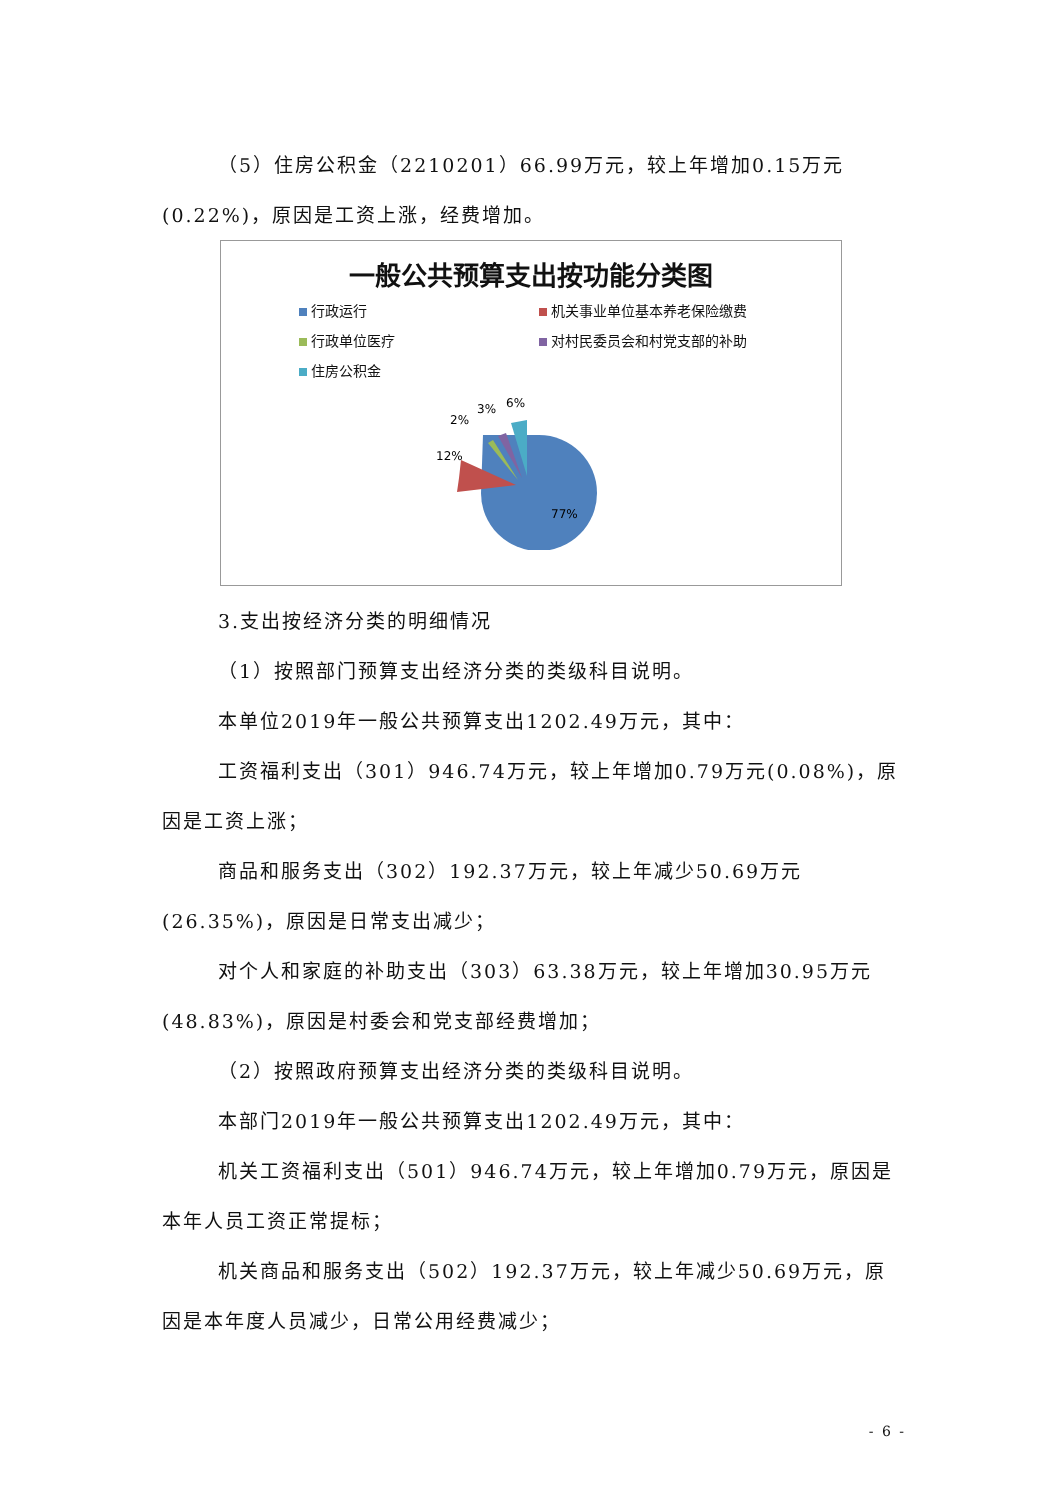（5）住房公积金（2210201）66.99万元，较上年增加0.15万元(0.22%)，原因是工资上涨，经费增加。
一般公共预算支出按功能分类图
行政运行
机关事业单位基本养老保险缴费
行政单位医疗
对村民委员会和村党支部的补助
住房公积金
77%
12%
2%
3%
6%
3.支出按经济分类的明细情况
（1）按照部门预算支出经济分类的类级科目说明。
本单位2019年一般公共预算支出1202.49万元，其中：
工资福利支出（301）946.74万元，较上年增加0.79万元(0.08%)，原因是工资上涨；
商品和服务支出（302）192.37万元，较上年减少50.69万元(26.35%)，原因是日常支出减少；
对个人和家庭的补助支出（303）63.38万元，较上年增加30.95万元(48.83%)，原因是村委会和党支部经费增加；
（2）按照政府预算支出经济分类的类级科目说明。
本部门2019年一般公共预算支出1202.49万元，其中：
机关工资福利支出（501）946.74万元，较上年增加0.79万元，原因是本年人员工资正常提标；
机关商品和服务支出（502）192.37万元，较上年减少50.69万元，原因是本年度人员减少，日常公用经费减少；
- 6 -